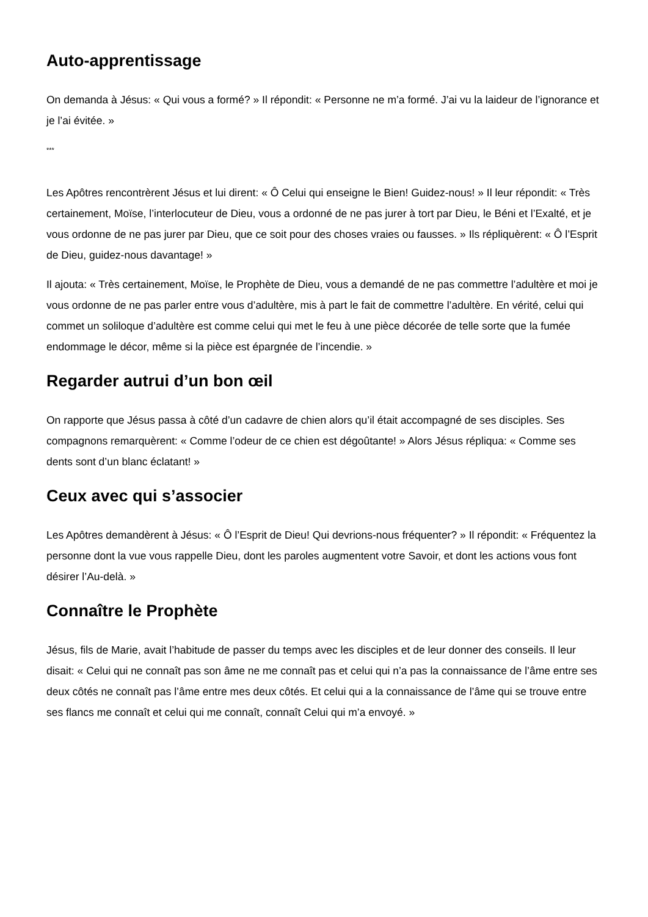Auto-apprentissage
On demanda à Jésus: « Qui vous a formé? » Il répondit: « Personne ne m’a formé. J’ai vu la laideur de l’ignorance et je l’ai évitée. »
***
Les Apôtres rencontrèrent Jésus et lui dirent: « Ô Celui qui enseigne le Bien! Guidez-nous! » Il leur répondit: « Très certainement, Moïse, l’interlocuteur de Dieu, vous a ordonné de ne pas jurer à tort par Dieu, le Béni et l’Exalté, et je vous ordonne de ne pas jurer par Dieu, que ce soit pour des choses vraies ou fausses. » Ils répliquèrent: « Ô l’Esprit de Dieu, guidez-nous davantage! »
Il ajouta: « Très certainement, Moïse, le Prophète de Dieu, vous a demandé de ne pas commettre l’adultère et moi je vous ordonne de ne pas parler entre vous d’adultère, mis à part le fait de commettre l’adultère. En vérité, celui qui commet un soliloque d’adultère est comme celui qui met le feu à une pièce décorée de telle sorte que la fumée endommage le décor, même si la pièce est épargnée de l’incendie. »
Regarder autrui d’un bon œil
On rapporte que Jésus passa à côté d’un cadavre de chien alors qu’il était accompagné de ses disciples. Ses compagnons remarquèrent: « Comme l’odeur de ce chien est dégoûtante! » Alors Jésus répliqua: « Comme ses dents sont d’un blanc éclatant! »
Ceux avec qui s’associer
Les Apôtres demandèrent à Jésus: « Ô l’Esprit de Dieu! Qui devrions-nous fréquenter? » Il répondit: « Fréquentez la personne dont la vue vous rappelle Dieu, dont les paroles augmentent votre Savoir, et dont les actions vous font désirer l’Au-delà. »
Connaître le Prophète
Jésus, fils de Marie, avait l’habitude de passer du temps avec les disciples et de leur donner des conseils. Il leur disait: « Celui qui ne connaît pas son âme ne me connaît pas et celui qui n’a pas la connaissance de l’âme entre ses deux côtés ne connaît pas l’âme entre mes deux côtés. Et celui qui a la connaissance de l’âme qui se trouve entre ses flancs me connaît et celui qui me connaît, connaît Celui qui m’a envoyé. »